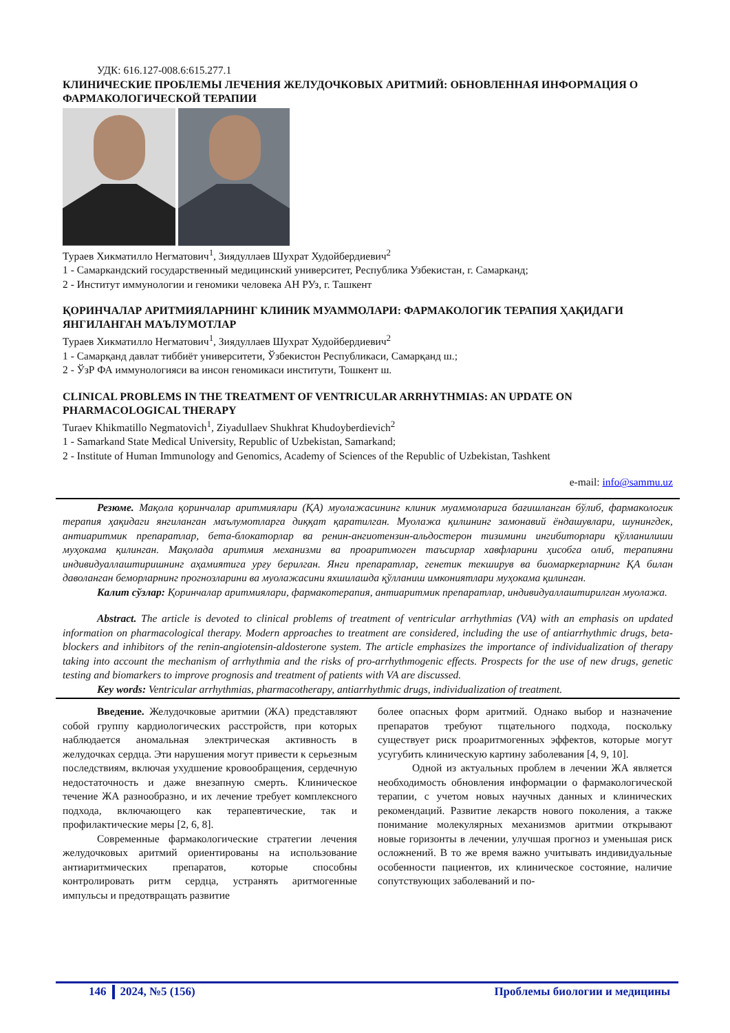УДК: 616.127-008.6:615.277.1
КЛИНИЧЕСКИЕ ПРОБЛЕМЫ ЛЕЧЕНИЯ ЖЕЛУДОЧКОВЫХ АРИТМИЙ: ОБНОВЛЕННАЯ ИНФОРМАЦИЯ О ФАРМАКОЛОГИЧЕСКОЙ ТЕРАПИИ
Тураев Хикматилло Негматович<sup>1</sup>, Зиядуллаев Шухрат Худойбердиевич<sup>2</sup>
1 - Самаркандский государственный медицинский университет, Республика Узбекистан, г. Самарканд;
2 - Институт иммунологии и геномики человека АН РУз, г. Ташкент
ҚОРИНЧАЛАР АРИТМИЯЛАРНИНГ КЛИНИК МУАММОЛАРИ: ФАРМАКОЛОГИК ТЕРАПИЯ ҲАҚИДАГИ ЯНГИЛАНГАН МАЪЛУМОТЛАР
Тураев Хикматилло Негматович<sup>1</sup>, Зиядуллаев Шухрат Худойбердиевич<sup>2</sup>
1 - Самарқанд давлат тиббиёт университети, Ўзбекистон Республикаси, Самарқанд ш.;
2 - ЎзР ФА иммунологияси ва инсон геномикаси институти, Тошкент ш.
CLINICAL PROBLEMS IN THE TREATMENT OF VENTRICULAR ARRHYTHMIAS: AN UPDATE ON PHARMACOLOGICAL THERAPY
Turaev Khikmatillo Negmatovich<sup>1</sup>, Ziyadullaev Shukhrat Khudoyberdievich<sup>2</sup>
1 - Samarkand State Medical University, Republic of Uzbekistan, Samarkand;
2 - Institute of Human Immunology and Genomics, Academy of Sciences of the Republic of Uzbekistan, Tashkent
e-mail: info@sammu.uz
Резюме. Мақола қоринчалар аритмиялари (ҚА) муолажасининг клиник муаммоларига бағишланган бўлиб, фармакологик терапия ҳақидаги янгиланган маълумотларга диққат қаратилган. Муолажа қилшнинг замонавий ёндашувлари, шунингдек, антиаритмик препаратлар, бета-блокаторлар ва ренин-ангиотензин-альдостерон тизимини ингибиторлари қўлланилиши муҳокама қилинган. Мақолада аритмия механизми ва проаритмоген таъсирлар хавфларини ҳисобга олиб, терапияни индивидуаллаштиришнинг аҳамиятига урғу берилган. Янги препаратлар, генетик текширув ва биомаркерларнинг ҚА билан даволанган беморларнинг прогнозларини ва муолажасини яхшилашда қўлланиш имкониятлари муҳокама қилинган.
Калит сўзлар: Қоринчалар аритмиялари, фармакотерапия, антиаритмик препаратлар, индивидуаллаштирилган муолажа.
Abstract. The article is devoted to clinical problems of treatment of ventricular arrhythmias (VA) with an emphasis on updated information on pharmacological therapy. Modern approaches to treatment are considered, including the use of antiarrhythmic drugs, beta-blockers and inhibitors of the renin-angiotensin-aldosterone system. The article emphasizes the importance of individualization of therapy taking into account the mechanism of arrhythmia and the risks of pro-arrhythmogenic effects. Prospects for the use of new drugs, genetic testing and biomarkers to improve prognosis and treatment of patients with VA are discussed.
Key words: Ventricular arrhythmias, pharmacotherapy, antiarrhythmic drugs, individualization of treatment.
Введение. Желудочковые аритмии (ЖА) представляют собой группу кардиологических расстройств, при которых наблюдается аномальная электрическая активность в желудочках сердца. Эти нарушения могут привести к серьезным последствиям, включая ухудшение кровообращения, сердечную недостаточность и даже внезапную смерть. Клиническое течение ЖА разнообразно, и их лечение требует комплексного подхода, включающего как терапевтические, так и профилактические меры [2, 6, 8].
Современные фармакологические стратегии лечения желудочковых аритмий ориентированы на использование антиаритмических препаратов, которые способны контролировать ритм сердца, устранять аритмогенные импульсы и предотвращать развитие
более опасных форм аритмий. Однако выбор и назначение препаратов требуют тщательного подхода, поскольку существует риск проаритмогенных эффектов, которые могут усугубить клиническую картину заболевания [4, 9, 10].
Одной из актуальных проблем в лечении ЖА является необходимость обновления информации о фармакологической терапии, с учетом новых научных данных и клинических рекомендаций. Развитие лекарств нового поколения, а также понимание молекулярных механизмов аритмии открывают новые горизонты в лечении, улучшая прогноз и уменьшая риск осложнений. В то же время важно учитывать индивидуальные особенности пациентов, их клиническое состояние, наличие сопутствующих заболеваний и по-
146 2024, №5 (156) Проблемы биологии и медицины